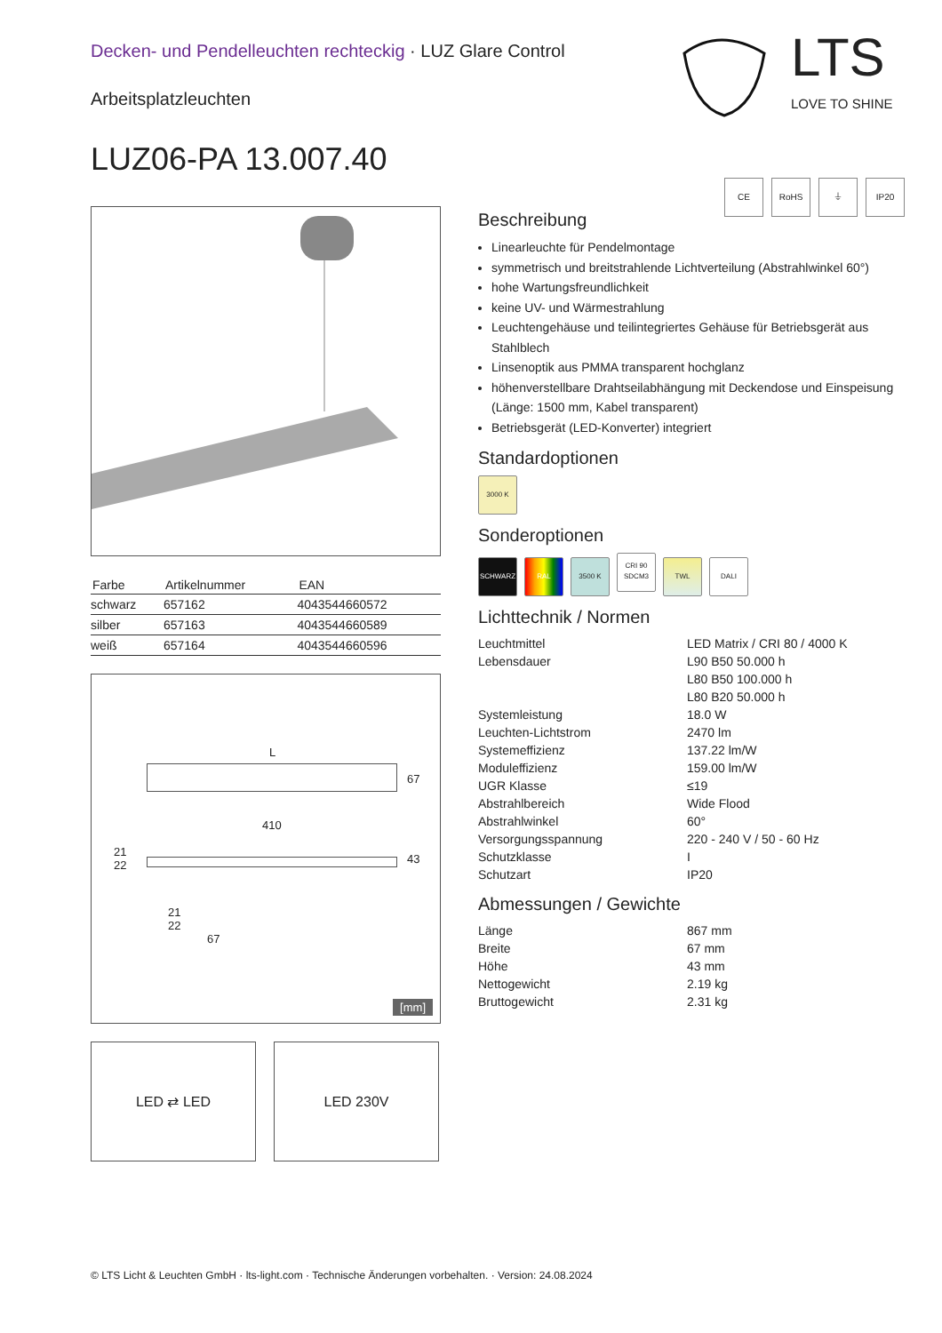Decken- und Pendelleuchten rechteckig · LUZ Glare Control
Arbeitsplatzleuchten
LUZ06-PA 13.007.40
LTS
LOVE TO SHINE
| Farbe | Artikelnummer | EAN |
| --- | --- | --- |
| schwarz | 657162 | 4043544660572 |
| silber | 657163 | 4043544660589 |
| weiß | 657164 | 4043544660596 |
L
67
410
21
22
43
21
22
67
[mm]
LED ⇄ LED LED 230V
CE RoHS ⏚ IP20
Beschreibung
Linearleuchte für Pendelmontage
symmetrisch und breitstrahlende Lichtverteilung (Abstrahlwinkel 60°)
hohe Wartungsfreundlichkeit
keine UV- und Wärmestrahlung
Leuchtengehäuse und teilintegriertes Gehäuse für Betriebsgerät aus Stahlblech
Linsenoptik aus PMMA transparent hochglanz
höhenverstellbare Drahtseilabhängung mit Deckendose und Einspeisung (Länge: 1500 mm, Kabel transparent)
Betriebsgerät (LED-Konverter) integriert
Standardoptionen
3000 K
Sonderoptionen
SCHWARZ RAL 3500 K CRI 90
SDCM3 TWL DALI
Lichttechnik / Normen
Leuchtmittel LED Matrix / CRI 80 / 4000 K Lebensdauer L90 B50 50.000 h
L80 B50 100.000 h
L80 B20 50.000 h Systemleistung 18.0 W Leuchten-Lichtstrom 2470 lm Systemeffizienz 137.22 lm/W Moduleffizienz 159.00 lm/W UGR Klasse ≤19 Abstrahlbereich Wide Flood Abstrahlwinkel 60° Versorgungsspannung 220 - 240 V / 50 - 60 Hz Schutzklasse I Schutzart IP20
Abmessungen / Gewichte
Länge 867 mm Breite 67 mm Höhe 43 mm Nettogewicht 2.19 kg Bruttogewicht 2.31 kg
© LTS Licht & Leuchten GmbH · lts-light.com · Technische Änderungen vorbehalten. · Version: 24.08.2024